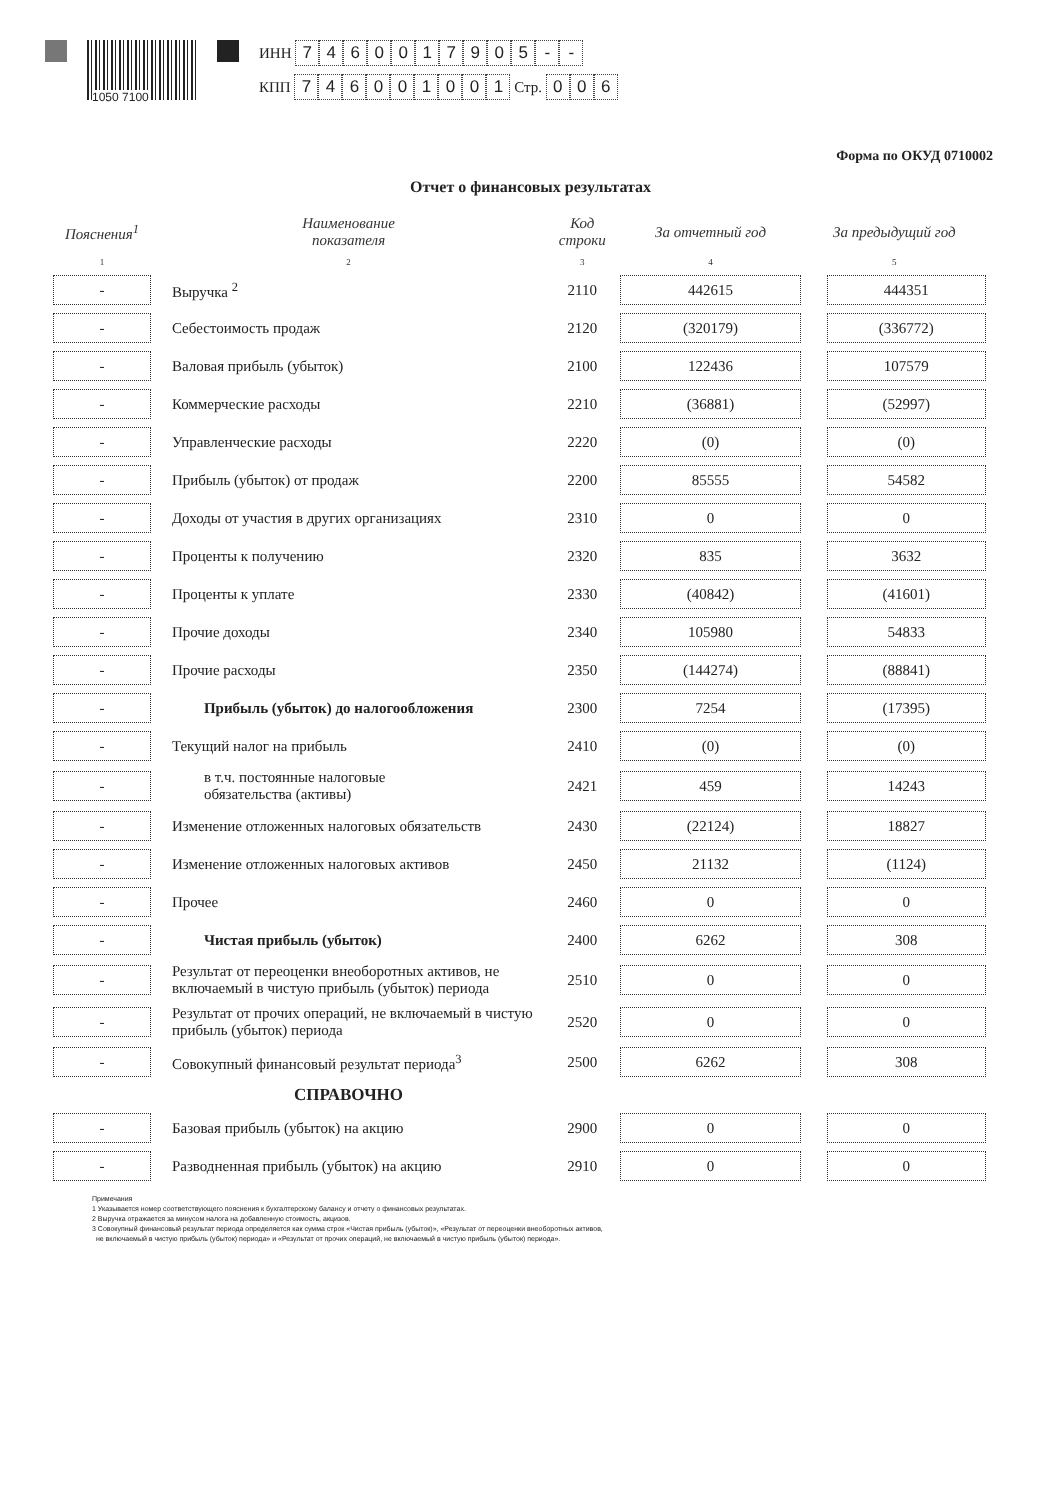1050 7100
ИНН 7460017905 - -
КПП 746001001 Стр. 006
Форма по ОКУД 0710002
Отчет о финансовых результатах
| Пояснения<sup>1</sup> | Наименование показателя | Код строки | За отчетный год | За предыдущий год |
| --- | --- | --- | --- | --- |
| 1 | 2 | 3 | 4 | 5 |
| - | Выручка <sup>2</sup> | 2110 | 442615 | 444351 |
| - | Себестоимость продаж | 2120 | (320179) | (336772) |
| - | Валовая прибыль (убыток) | 2100 | 122436 | 107579 |
| - | Коммерческие расходы | 2210 | (36881) | (52997) |
| - | Управленческие расходы | 2220 | (0) | (0) |
| - | Прибыль (убыток) от продаж | 2200 | 85555 | 54582 |
| - | Доходы от участия в других организациях | 2310 | 0 | 0 |
| - | Проценты к получению | 2320 | 835 | 3632 |
| - | Проценты к уплате | 2330 | (40842) | (41601) |
| - | Прочие доходы | 2340 | 105980 | 54833 |
| - | Прочие расходы | 2350 | (144274) | (88841) |
| - | Прибыль (убыток) до налогообложения | 2300 | 7254 | (17395) |
| - | Текущий налог на прибыль | 2410 | (0) | (0) |
| - | в т.ч. постоянные налоговые обязательства (активы) | 2421 | 459 | 14243 |
| - | Изменение отложенных налоговых обязательств | 2430 | (22124) | 18827 |
| - | Изменение отложенных налоговых активов | 2450 | 21132 | (1124) |
| - | Прочее | 2460 | 0 | 0 |
| - | Чистая прибыль (убыток) | 2400 | 6262 | 308 |
| - | Результат от переоценки внеоборотных активов, не включаемый в чистую прибыль (убыток) периода | 2510 | 0 | 0 |
| - | Результат от прочих операций, не включаемый в чистую прибыль (убыток) периода | 2520 | 0 | 0 |
| - | Совокупный финансовый результат периода<sup>3</sup> | 2500 | 6262 | 308 |
| | СПРАВОЧНО | | | |
| - | Базовая прибыль (убыток) на акцию | 2900 | 0 | 0 |
| - | Разводненная прибыль (убыток) на акцию | 2910 | 0 | 0 |
Примечания
1 Указывается номер соответствующего пояснения к бухгалтерскому балансу и отчету о финансовых результатах.
2 Выручка отражается за минусом налога на добавленную стоимость, акцизов.
3 Совокупный финансовый результат периода определяется как сумма строк «Чистая прибыль (убыток)», «Результат от переоценки внеоборотных активов,
не включаемый в чистую прибыль (убыток) периода» и «Результат от прочих операций, не включаемый в чистую прибыль (убыток) периода».